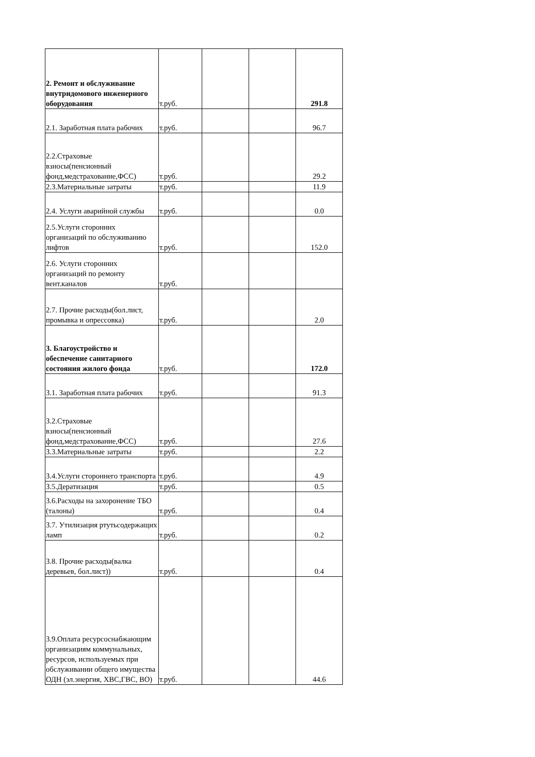| 2. Ремонт и обслуживание внутридомового инженерного оборудования | т.руб. | | | 291.8 |
| 2.1. Заработная плата рабочих | т.руб. | | | 96.7 |
| 2.2.Страховые взносы(пенсионный фонд,медстрахование,ФСС) | т.руб. | | | 29.2 |
| 2.3.Материальные затраты | т.руб. | | | 11.9 |
| 2.4. Услуги аварийной службы | т.руб. | | | 0.0 |
| 2.5.Услуги сторонних организаций по обслуживанию лифтов | т.руб. | | | 152.0 |
| 2.6. Услуги сторонних организаций по ремонту вент.каналов | т.руб. | | | |
| 2.7. Прочие расходы(бол.лист, промывка и опрессовка) | т.руб. | | | 2.0 |
| 3. Благоустройство и обеспечение санитарного состояния жилого фонда | т.руб. | | | 172.0 |
| 3.1. Заработная плата рабочих | т.руб. | | | 91.3 |
| 3.2.Страховые взносы(пенсионный фонд,медстрахование,ФСС) | т.руб. | | | 27.6 |
| 3.3.Материальные затраты | т.руб. | | | 2.2 |
| 3.4.Услуги стороннего транспорта | т.руб. | | | 4.9 |
| 3.5.Дератизация | т.руб. | | | 0.5 |
| 3.6.Расходы на захоронение ТБО (талоны) | т.руб. | | | 0.4 |
| 3.7. Утилизация ртутьсодержащих ламп | т.руб. | | | 0.2 |
| 3.8. Прочие расходы(валка деревьев, бол.лист)) | т.руб. | | | 0.4 |
| 3.9.Оплата ресурсоснабжающим организациям коммунальных, ресурсов, используемых при обслуживании общего имущества ОДН (эл.энергия, ХВС,ГВС, ВО) | т.руб. | | | 44.6 |